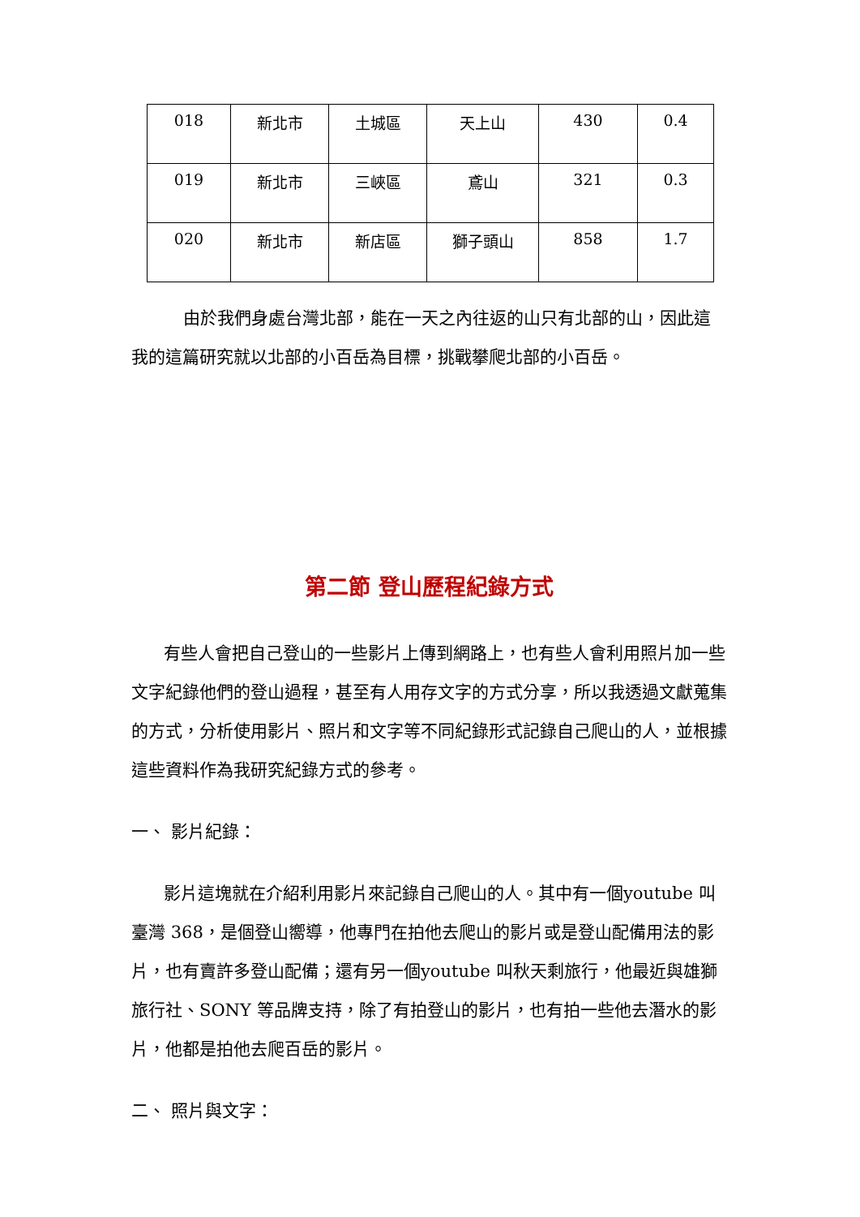| 018 | 新北市 | 土城區 | 天上山 | 430 | 0.4 |
| 019 | 新北市 | 三峽區 | 鳶山 | 321 | 0.3 |
| 020 | 新北市 | 新店區 | 獅子頭山 | 858 | 1.7 |
由於我們身處台灣北部，能在一天之內往返的山只有北部的山，因此這我的這篇研究就以北部的小百岳為目標，挑戰攀爬北部的小百岳。
第二節 登山歷程紀錄方式
有些人會把自己登山的一些影片上傳到網路上，也有些人會利用照片加一些文字紀錄他們的登山過程，甚至有人用存文字的方式分享，所以我透過文獻蒐集的方式，分析使用影片、照片和文字等不同紀錄形式記錄自己爬山的人，並根據這些資料作為我研究紀錄方式的參考。
一、 影片紀錄：
影片這塊就在介紹利用影片來記錄自己爬山的人。其中有一個youtube 叫臺灣 368，是個登山嚮導，他專門在拍他去爬山的影片或是登山配備用法的影片，也有賣許多登山配備；還有另一個youtube 叫秋天剩旅行，他最近與雄獅旅行社、SONY 等品牌支持，除了有拍登山的影片，也有拍一些他去潛水的影片，他都是拍他去爬百岳的影片。
二、 照片與文字：